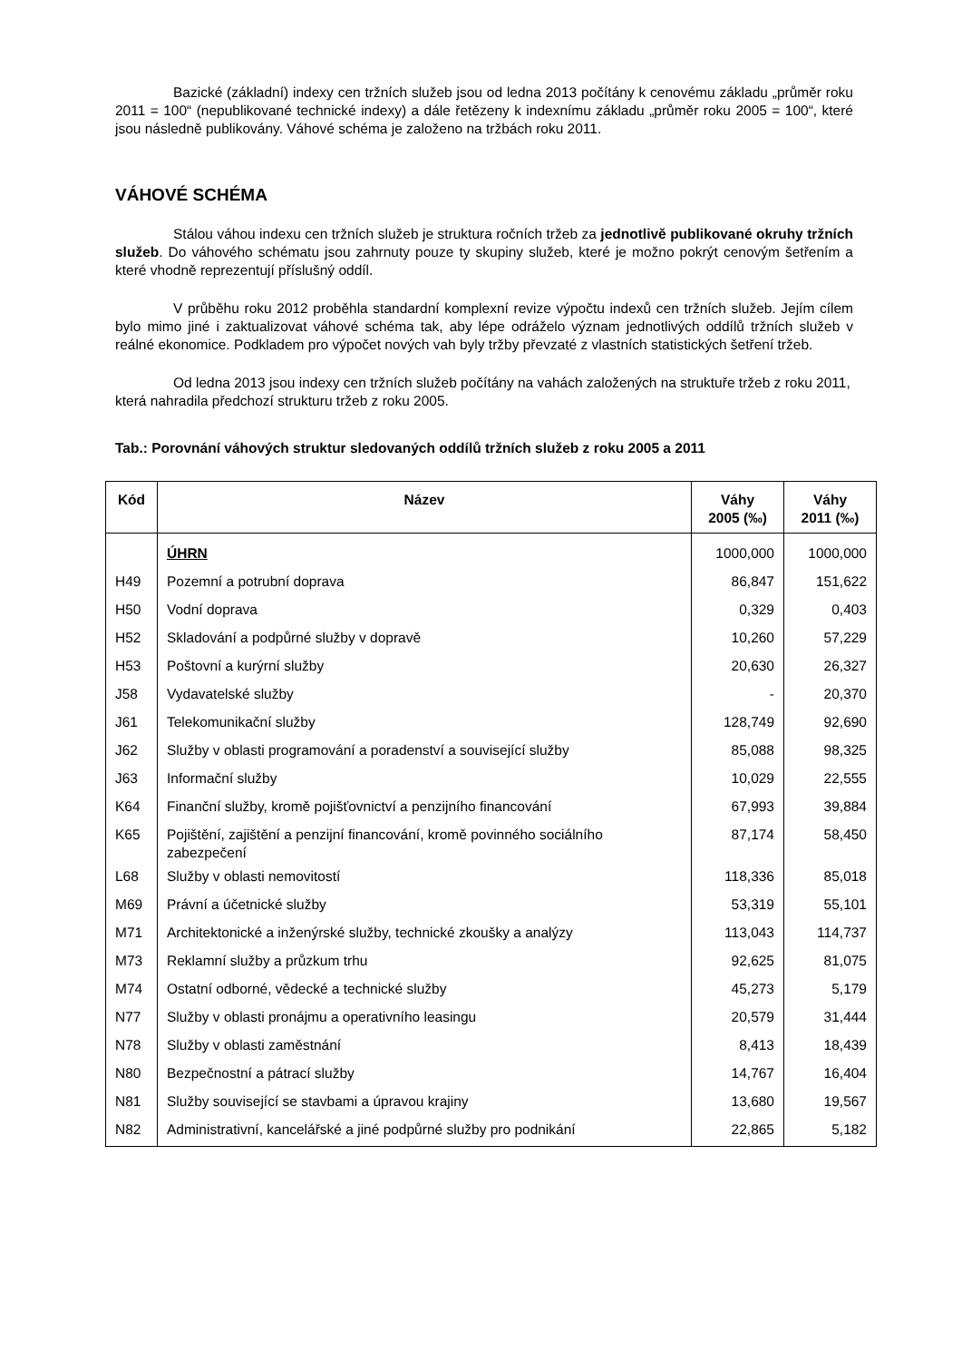Bazické (základní) indexy cen tržních služeb jsou od ledna 2013 počítány k cenovému základu „průměr roku 2011 = 100“ (nepublikované technické indexy) a dále řetězeny k indexnímu základu „průměr roku 2005 = 100“, které jsou následně publikovány. Váhové schéma je založeno na tržbách roku 2011.
VÁHOVÉ SCHÉMA
Stálou váhou indexu cen tržních služeb je struktura ročních tržeb za jednotlivě publikované okruhy tržních služeb. Do váhového schématu jsou zahrnuty pouze ty skupiny služeb, které je možno pokrýt cenovým šetřením a které vhodně reprezentují příslušný oddíl.
V průběhu roku 2012 proběhla standardní komplexní revize výpočtu indexů cen tržních služeb. Jejím cílem bylo mimo jiné i zaktualizovat váhové schéma tak, aby lépe odráželo význam jednotlivých oddílů tržních služeb v reálné ekonomice. Podkladem pro výpočet nových vah byly tržby převzaté z vlastních statistických šetření tržeb.
Od ledna 2013 jsou indexy cen tržních služeb počítány na vahách založených na struktuře tržeb z roku 2011, která nahradila předchozí strukturu tržeb z roku 2005.
Tab.: Porovnání váhových struktur sledovaných oddílů tržních služeb z roku 2005 a 2011
| Kód | Název | Váhy 2005 (‰) | Váhy 2011 (‰) |
| --- | --- | --- | --- |
| | ÚHRN | 1000,000 | 1000,000 |
| H49 | Pozemní a potrubní doprava | 86,847 | 151,622 |
| H50 | Vodní doprava | 0,329 | 0,403 |
| H52 | Skladování a podpůrné služby v dopravě | 10,260 | 57,229 |
| H53 | Poštovní a kurýrní služby | 20,630 | 26,327 |
| J58 | Vydavatelské služby | - | 20,370 |
| J61 | Telekomunikační služby | 128,749 | 92,690 |
| J62 | Služby v oblasti programování a poradenství a související služby | 85,088 | 98,325 |
| J63 | Informační služby | 10,029 | 22,555 |
| K64 | Finanční služby, kromě pojišťovnictví a penzijního financování | 67,993 | 39,884 |
| K65 | Pojištění, zajištění a penzijní financování, kromě povinného sociálního zabezpečení | 87,174 | 58,450 |
| L68 | Služby v oblasti nemovitostí | 118,336 | 85,018 |
| M69 | Právní a účetnické služby | 53,319 | 55,101 |
| M71 | Architektonické a inženýrské služby, technické zkoušky a analýzy | 113,043 | 114,737 |
| M73 | Reklamní služby a průzkum trhu | 92,625 | 81,075 |
| M74 | Ostatní odborné, vědecké a technické služby | 45,273 | 5,179 |
| N77 | Služby v oblasti pronájmu a operativního leasingu | 20,579 | 31,444 |
| N78 | Služby v oblasti zaměstnání | 8,413 | 18,439 |
| N80 | Bezpečnostní a pátrací služby | 14,767 | 16,404 |
| N81 | Služby související se stavbami a úpravou krajiny | 13,680 | 19,567 |
| N82 | Administrativní, kancelářské a jiné podpůrné služby pro podnikání | 22,865 | 5,182 |